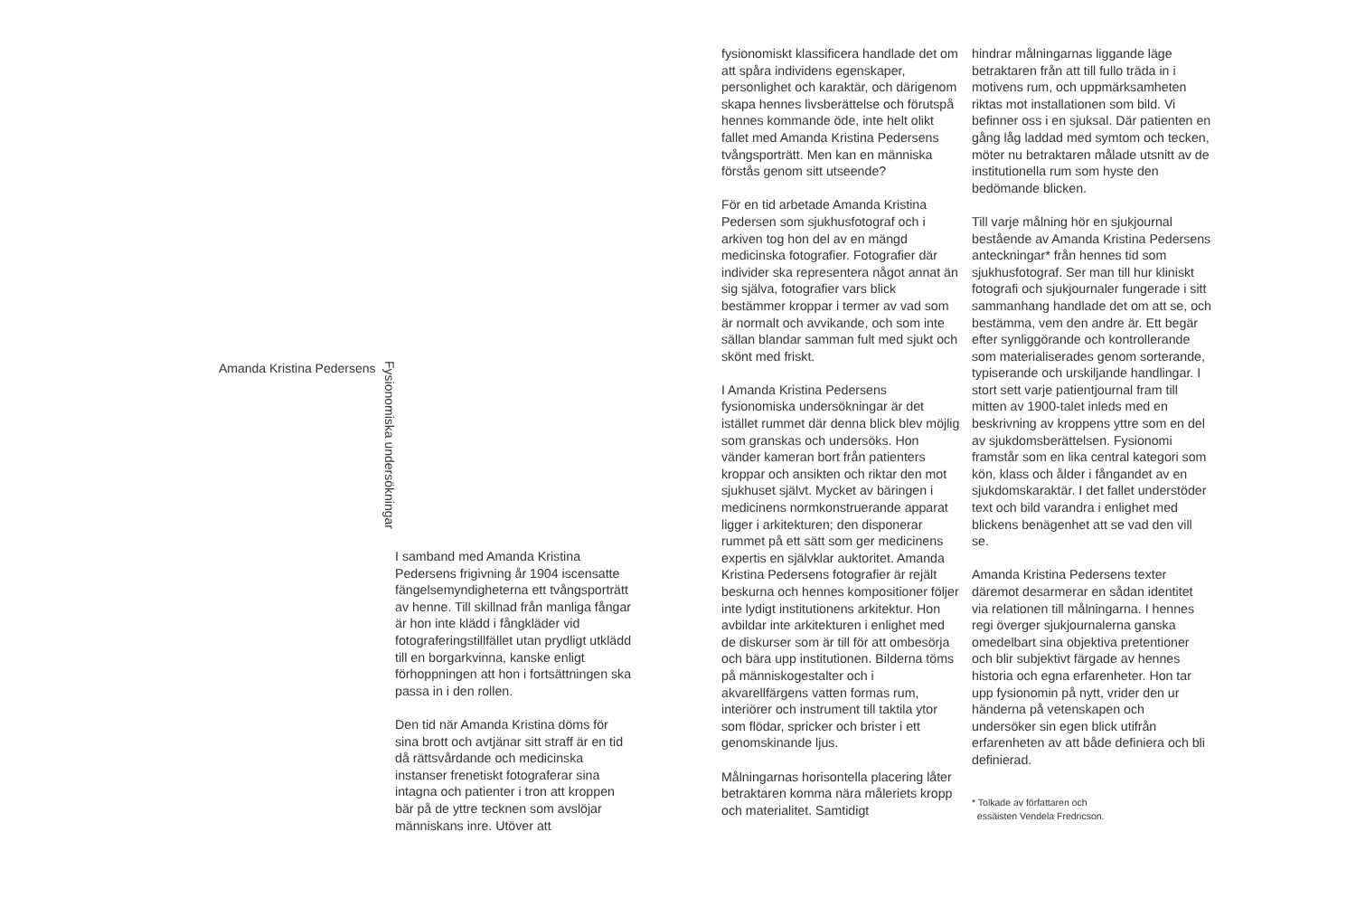Amanda Kristina Pedersens
Fysionomiska undersökningar
I samband med Amanda Kristina Pedersens frigivning år 1904 iscensatte fängelsemyndigheterna ett tvångsporträtt av henne. Till skillnad från manliga fångar är hon inte klädd i fångkläder vid fotograferingstillfället utan prydligt utklädd till en borgarkvinna, kanske enligt förhoppningen att hon i fortsättningen ska passa in i den rollen.
Den tid när Amanda Kristina döms för sina brott och avtjänar sitt straff är en tid då rättsvårdande och medicinska instanser frenetiskt fotograferar sina intagna och patienter i tron att kroppen bär på de yttre tecknen som avslöjar människans inre. Utöver att
fysionomiskt klassificera handlade det om att spåra individens egenskaper, personlighet och karaktär, och därigenom skapa hennes livsberättelse och förutspå hennes kommande öde, inte helt olikt fallet med Amanda Kristina Pedersens tvångsporträtt. Men kan en människa förstås genom sitt utseende?
För en tid arbetade Amanda Kristina Pedersen som sjukhusfotograf och i arkiven tog hon del av en mängd medicinska fotografier. Fotografier där individer ska representera något annat än sig själva, fotografier vars blick bestämmer kroppar i termer av vad som är normalt och avvikande, och som inte sällan blandar samman fult med sjukt och skönt med friskt.
I Amanda Kristina Pedersens fysionomiska undersökningar är det istället rummet där denna blick blev möjlig som granskas och undersöks. Hon vänder kameran bort från patienters kroppar och ansikten och riktar den mot sjukhuset självt. Mycket av bäringen i medicinens normkonstruerande apparat ligger i arkitekturen; den disponerar rummet på ett sätt som ger medicinens expertis en självklar auktoritet. Amanda Kristina Pedersens fotografier är rejält beskurna och hennes kompositioner följer inte lydigt institutionens arkitektur. Hon avbildar inte arkitekturen i enlighet med de diskurser som är till för att ombesörja och bära upp institutionen. Bilderna töms på människogestalter och i akvarellfärgens vatten formas rum, interiörer och instrument till taktila ytor som flödar, spricker och brister i ett genomskinande ljus.
Målningarnas horisontella placering låter betraktaren komma nära måleriets kropp och materialitet. Samtidigt
hindrar målningarnas liggande läge betraktaren från att till fullo träda in i motivens rum, och uppmärksamheten riktas mot installationen som bild. Vi befinner oss i en sjuksal. Där patienten en gång låg laddad med symtom och tecken, möter nu betraktaren målade utsnitt av de institutionella rum som hyste den bedömande blicken.
Till varje målning hör en sjukjournal bestående av Amanda Kristina Pedersens anteckningar* från hennes tid som sjukhusfotograf. Ser man till hur kliniskt fotografi och sjukjournaler fungerade i sitt sammanhang handlade det om att se, och bestämma, vem den andre är. Ett begär efter synliggörande och kontrollerande som materialiserades genom sorterande, typiserande och urskiljande handlingar. I stort sett varje patientjournal fram till mitten av 1900-talet inleds med en beskrivning av kroppens yttre som en del av sjukdomsberättelsen. Fysionomi framstår som en lika central kategori som kön, klass och ålder i fångandet av en sjukdomskaraktär. I det fallet understöder text och bild varandra i enlighet med blickens benägenhet att se vad den vill se.
Amanda Kristina Pedersens texter däremot desarmerar en sådan identitet via relationen till målningarna. I hennes regi överger sjukjournalerna ganska omedelbart sina objektiva pretentioner och blir subjektivt färgade av hennes historia och egna erfarenheter. Hon tar upp fysionomin på nytt, vrider den ur händerna på vetenskapen och undersöker sin egen blick utifrån erfarenheten av att både definiera och bli definierad.
* Tolkade av författaren och
essäisten Vendela Fredricson.